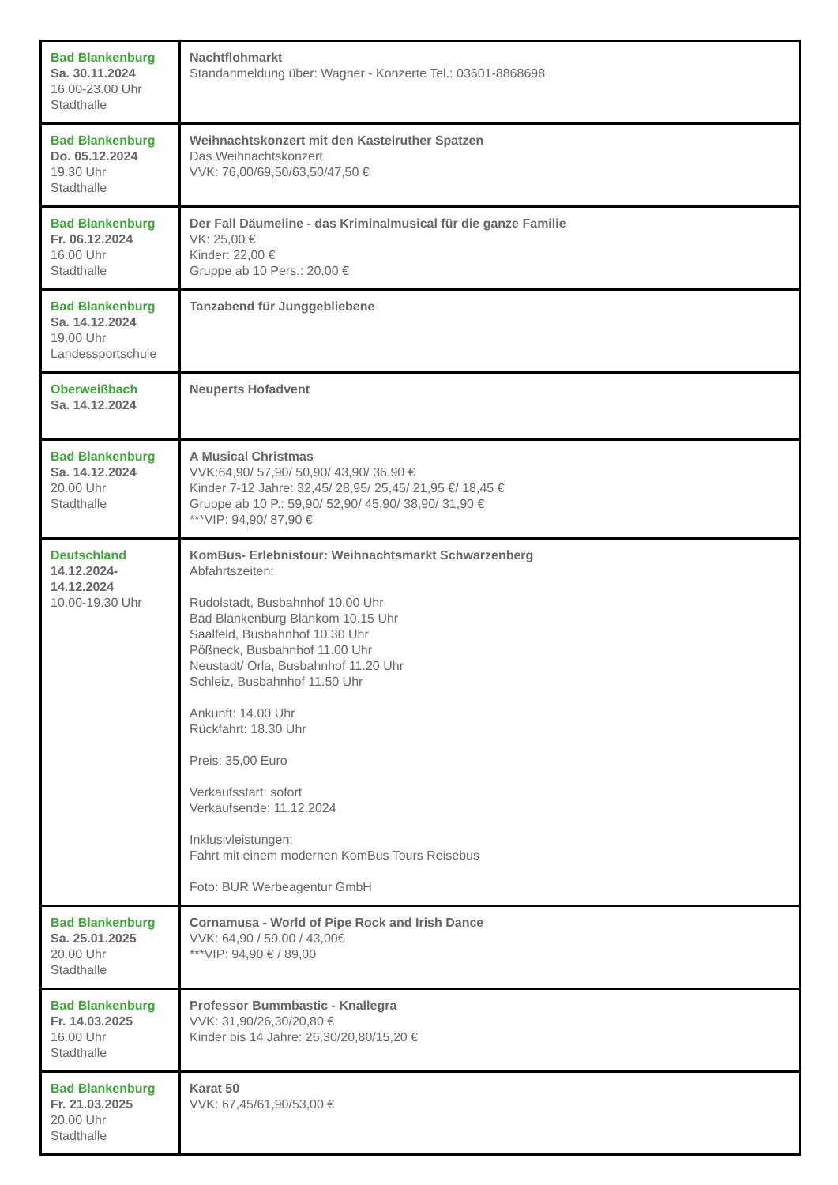| Bad Blankenburg Sa. 30.11.2024 16.00-23.00 Uhr Stadthalle | Nachtflohmarkt Standanmeldung über: Wagner - Konzerte Tel.: 03601-8868698 |
| Bad Blankenburg Do. 05.12.2024 19.30 Uhr Stadthalle | Weihnachtskonzert mit den Kastelruther Spatzen Das Weihnachtskonzert VVK: 76,00/69,50/63,50/47,50 € |
| Bad Blankenburg Fr. 06.12.2024 16.00 Uhr Stadthalle | Der Fall Däumeline - das Kriminalmusical für die ganze Familie VK: 25,00 € Kinder: 22,00 € Gruppe ab 10 Pers.: 20,00 € |
| Bad Blankenburg Sa. 14.12.2024 19.00 Uhr Landessportschule | Tanzabend für Junggebliebene |
| Oberweißbach Sa. 14.12.2024 | Neuperts Hofadvent |
| Bad Blankenburg Sa. 14.12.2024 20.00 Uhr Stadthalle | A Musical Christmas VVK:64,90/ 57,90/ 50,90/ 43,90/ 36,90 € Kinder 7-12 Jahre: 32,45/ 28,95/ 25,45/ 21,95 €/ 18,45 € Gruppe ab 10 P.: 59,90/ 52,90/ 45,90/ 38,90/ 31,90 € ***VIP: 94,90/ 87,90 € |
| Deutschland 14.12.2024- 14.12.2024 10.00-19.30 Uhr | KomBus- Erlebnistour: Weihnachtsmarkt Schwarzenberg Abfahrtszeiten: Rudolstadt, Busbahnhof 10.00 Uhr Bad Blankenburg Blankom 10.15 Uhr Saalfeld, Busbahnhof 10.30 Uhr Pößneck, Busbahnhof 11.00 Uhr Neustadt/ Orla, Busbahnhof 11.20 Uhr Schleiz, Busbahnhof 11.50 Uhr Ankunft: 14.00 Uhr Rückfahrt: 18.30 Uhr Preis: 35,00 Euro Verkaufsstart: sofort Verkaufsende: 11.12.2024 Inklusivleistungen: Fahrt mit einem modernen KomBus Tours Reisebus Foto: BUR Werbeagentur GmbH |
| Bad Blankenburg Sa. 25.01.2025 20.00 Uhr Stadthalle | Cornamusa - World of Pipe Rock and Irish Dance VVK: 64,90 / 59,00 / 43,00€ ***VIP: 94,90 € / 89,00 |
| Bad Blankenburg Fr. 14.03.2025 16.00 Uhr Stadthalle | Professor Bummbastic - Knallegra VVK: 31,90/26,30/20,80 € Kinder bis 14 Jahre: 26,30/20,80/15,20 € |
| Bad Blankenburg Fr. 21.03.2025 20.00 Uhr Stadthalle | Karat 50 VVK: 67,45/61,90/53,00 € |